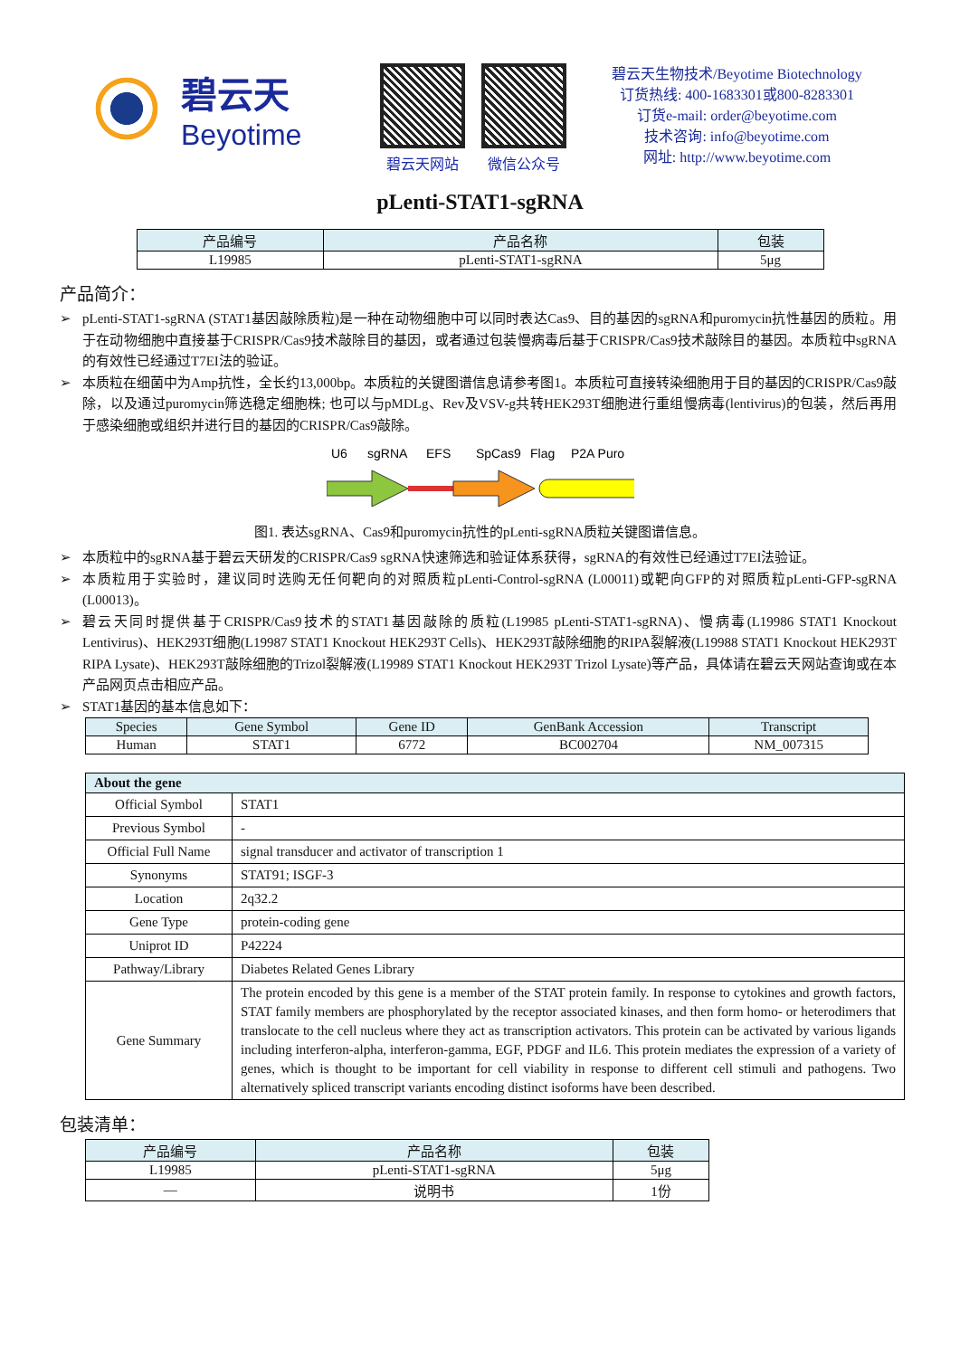碧云天
Beyotime
碧云天网站 微信公众号
碧云天生物技术/Beyotime Biotechnology
订货热线: 400-1683301或800-8283301
订货e-mail: order@beyotime.com
技术咨询: info@beyotime.com
网址: http://www.beyotime.com
pLenti-STAT1-sgRNA
| 产品编号 | 产品名称 | 包装 |
| --- | --- | --- |
| L19985 | pLenti-STAT1-sgRNA | 5μg |
产品简介：
➢ pLenti-STAT1-sgRNA (STAT1基因敲除质粒)是一种在动物细胞中可以同时表达Cas9、目的基因的sgRNA和puromycin抗性基因的质粒。用于在动物细胞中直接基于CRISPR/Cas9技术敲除目的基因，或者通过包装慢病毒后基于CRISPR/Cas9技术敲除目的基因。本质粒中sgRNA的有效性已经通过T7EI法的验证。
➢ 本质粒在细菌中为Amp抗性，全长约13,000bp。本质粒的关键图谱信息请参考图1。本质粒可直接转染细胞用于目的基因的CRISPR/Cas9敲除，以及通过puromycin筛选稳定细胞株; 也可以与pMDLg、Rev及VSV-g共转HEK293T细胞进行重组慢病毒(lentivirus)的包装，然后再用于感染细胞或组织并进行目的基因的CRISPR/Cas9敲除。
U6
sgRNA
EFS
SpCas9
Flag
P2A Puro
图1. 表达sgRNA、Cas9和puromycin抗性的pLenti-sgRNA质粒关键图谱信息。
➢ 本质粒中的sgRNA基于碧云天研发的CRISPR/Cas9 sgRNA快速筛选和验证体系获得，sgRNA的有效性已经通过T7EI法验证。
➢ 本质粒用于实验时，建议同时选购无任何靶向的对照质粒pLenti-Control-sgRNA (L00011)或靶向GFP的对照质粒pLenti-GFP-sgRNA (L00013)。
➢ 碧云天同时提供基于CRISPR/Cas9技术的STAT1基因敲除的质粒(L19985 pLenti-STAT1-sgRNA)、慢病毒(L19986 STAT1 Knockout Lentivirus)、HEK293T细胞(L19987 STAT1 Knockout HEK293T Cells)、HEK293T敲除细胞的RIPA裂解液(L19988 STAT1 Knockout HEK293T RIPA Lysate)、HEK293T敲除细胞的Trizol裂解液(L19989 STAT1 Knockout HEK293T Trizol Lysate)等产品，具体请在碧云天网站查询或在本产品网页点击相应产品。
➢ STAT1基因的基本信息如下：
| Species | Gene Symbol | Gene ID | GenBank Accession | Transcript |
| --- | --- | --- | --- | --- |
| Human | STAT1 | 6772 | BC002704 | NM_007315 |
| About the gene | |
| --- | --- |
| Official Symbol | STAT1 |
| Previous Symbol | - |
| Official Full Name | signal transducer and activator of transcription 1 |
| Synonyms | STAT91; ISGF-3 |
| Location | 2q32.2 |
| Gene Type | protein-coding gene |
| Uniprot ID | P42224 |
| Pathway/Library | Diabetes Related Genes Library |
| Gene Summary | The protein encoded by this gene is a member of the STAT protein family. In response to cytokines and growth factors, STAT family members are phosphorylated by the receptor associated kinases, and then form homo- or heterodimers that translocate to the cell nucleus where they act as transcription activators. This protein can be activated by various ligands including interferon-alpha, interferon-gamma, EGF, PDGF and IL6. This protein mediates the expression of a variety of genes, which is thought to be important for cell viability in response to different cell stimuli and pathogens. Two alternatively spliced transcript variants encoding distinct isoforms have been described. |
包装清单：
| 产品编号 | 产品名称 | 包装 |
| --- | --- | --- |
| L19985 | pLenti-STAT1-sgRNA | 5μg |
| — | 说明书 | 1份 |